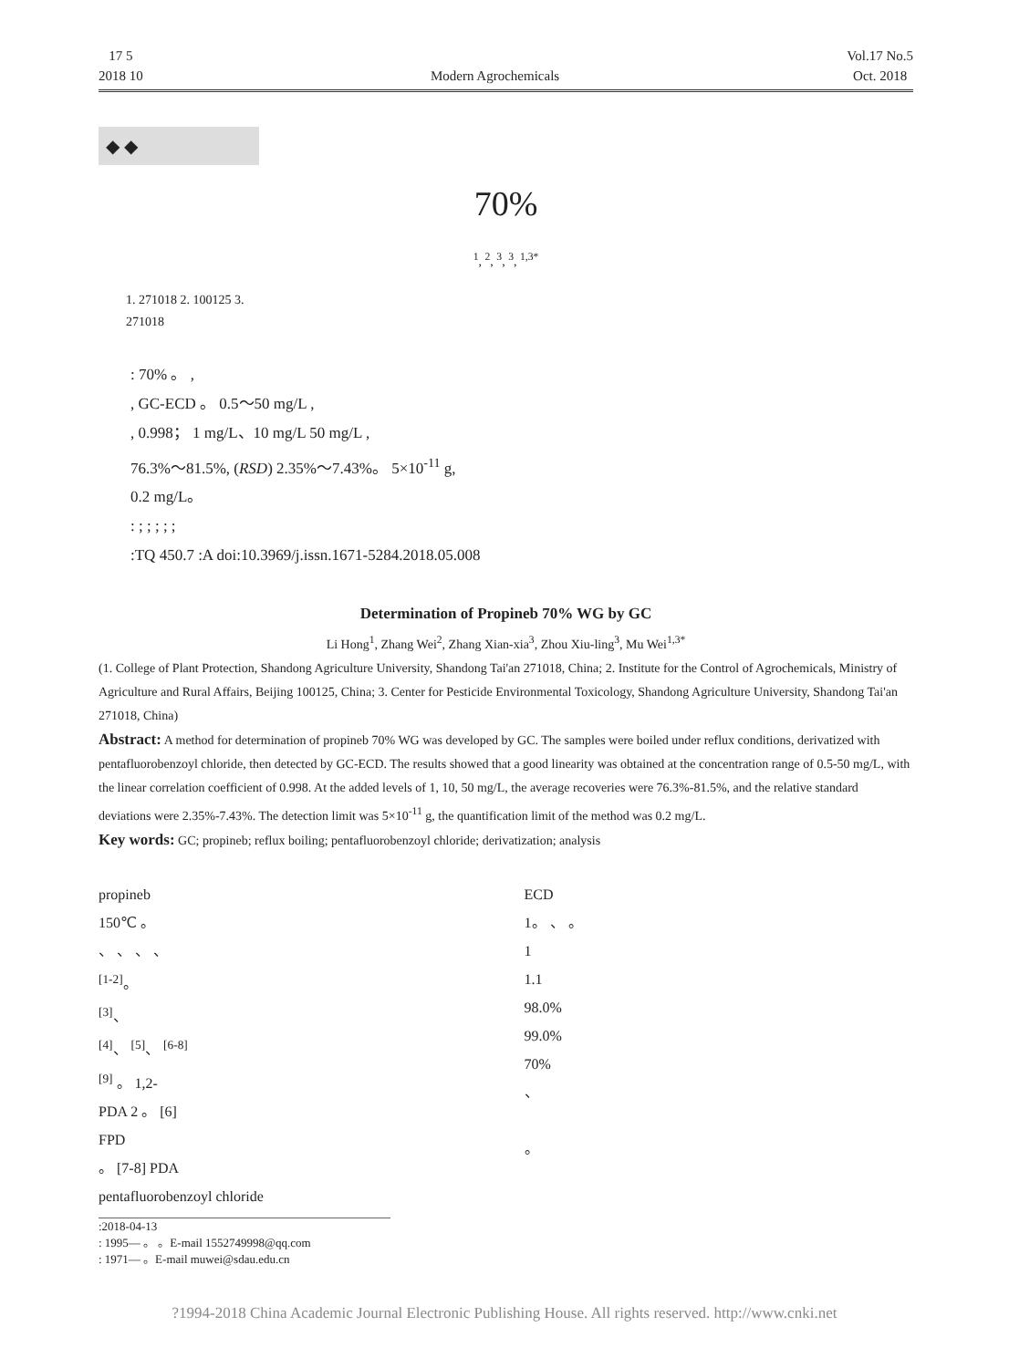17 5
2018 10
Modern Agrochemicals Vol.17 No.5
Oct. 2018
◆ ◆
70%
<sup>1</sup>, <sup>2</sup>, <sup>3</sup>, <sup>3</sup>, <sup>1,3*</sup>
1. 271018 2. 100125 3.
271018
: 70% 。 ,
, GC-ECD 。 0.5～50 mg/L ,
, 0.998； 1 mg/L、10 mg/L 50 mg/L ,
76.3%～81.5%, (RSD) 2.35%～7.43%。 5×10<sup>-11</sup> g,
0.2 mg/L。
: ; ; ; ; ;
:TQ 450.7 :A doi:10.3969/j.issn.1671-5284.2018.05.008
Determination of Propineb 70% WG by GC
Li Hong<sup>1</sup>, Zhang Wei<sup>2</sup>, Zhang Xian-xia<sup>3</sup>, Zhou Xiu-ling<sup>3</sup>, Mu Wei<sup>1,3*</sup>
(1. College of Plant Protection, Shandong Agriculture University, Shandong Tai'an 271018, China; 2. Institute for the Control of Agrochemicals, Ministry of Agriculture and Rural Affairs, Beijing 100125, China; 3. Center for Pesticide Environmental Toxicology, Shandong Agriculture University, Shandong Tai'an 271018, China)
Abstract: A method for determination of propineb 70% WG was developed by GC. The samples were boiled under reflux conditions, derivatized with pentafluorobenzoyl chloride, then detected by GC-ECD. The results showed that a good linearity was obtained at the concentration range of 0.5-50 mg/L, with the linear correlation coefficient of 0.998. At the added levels of 1, 10, 50 mg/L, the average recoveries were 76.3%-81.5%, and the relative standard deviations were 2.35%-7.43%. The detection limit was 5×10<sup>-11</sup> g, the quantification limit of the method was 0.2 mg/L.
Key words: GC; propineb; reflux boiling; pentafluorobenzoyl chloride; derivatization; analysis
propineb
150℃ 。
、 、 、 、
<sup>[1-2]</sup>。
<sup>[3]</sup>、
<sup>[4]</sup>、 <sup>[5]</sup>、 <sup>[6-8]</sup>
<sup>[9]</sup> 。 1,2-
PDA 2 。 [6]
FPD
。 [7-8] PDA
pentafluorobenzoyl chloride
ECD
1。 、 。
1
1.1
98.0%
99.0%
70%
、
。
:2018-04-13
: 1995— 。 。E-mail 1552749998@qq.com
: 1971— 。E-mail muwei@sdau.edu.cn
?1994-2018 China Academic Journal Electronic Publishing House. All rights reserved. http://www.cnki.net